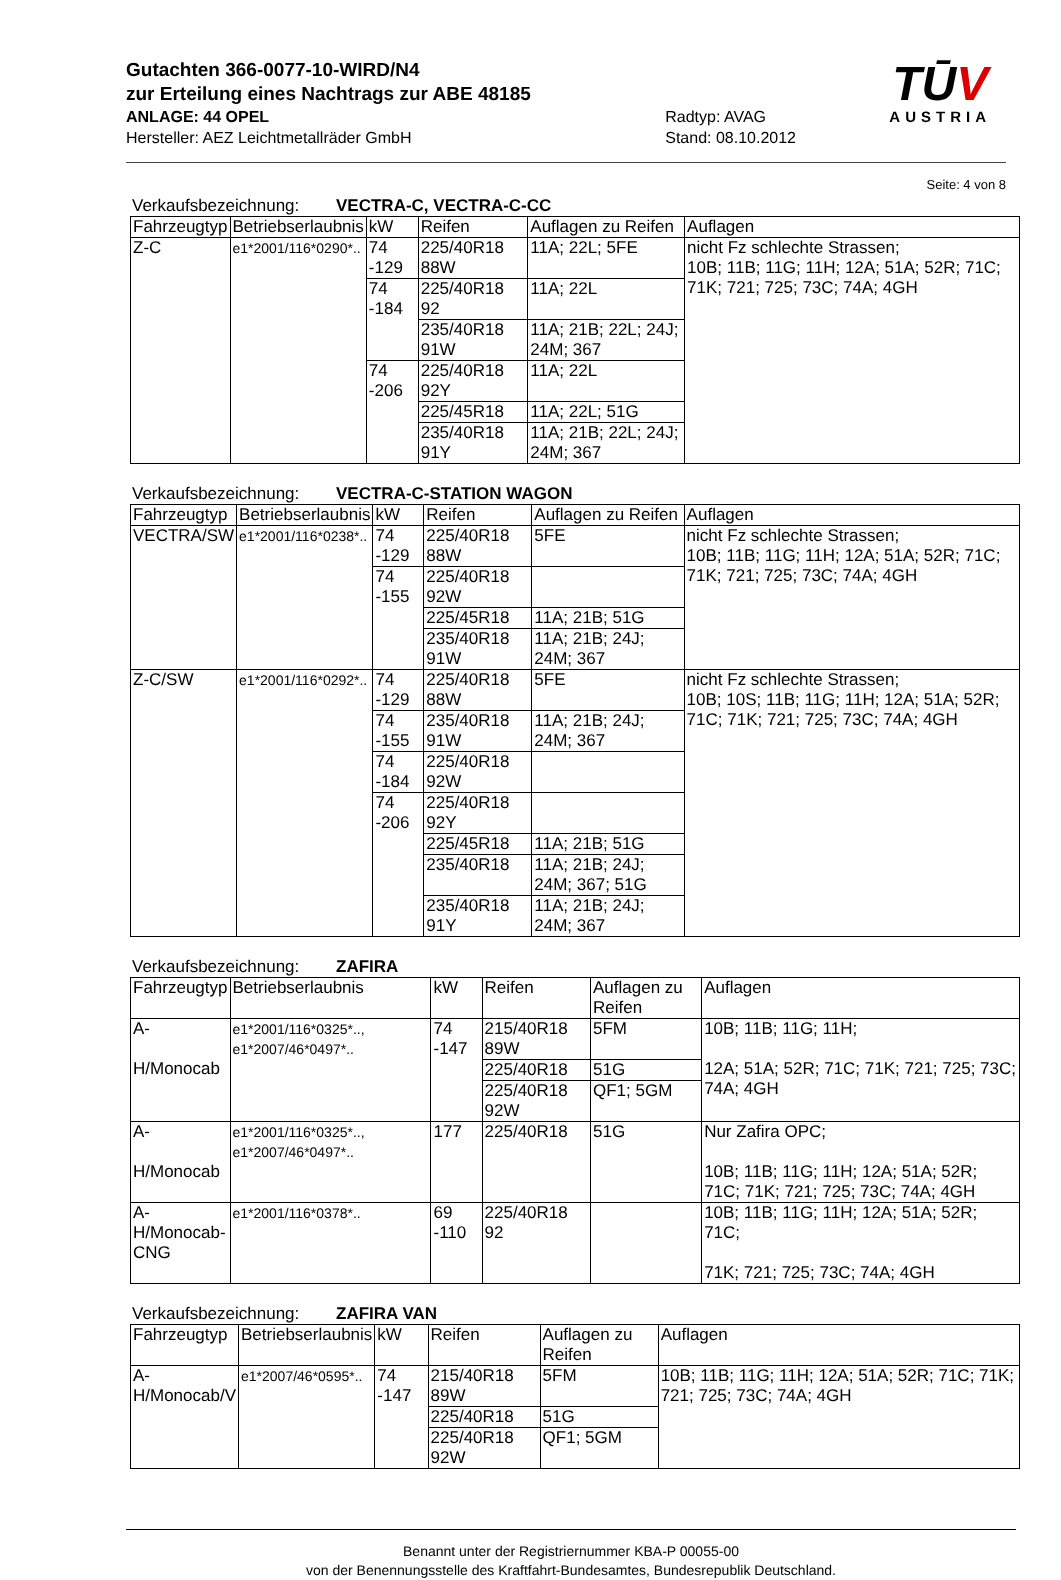Gutachten 366-0077-10-WIRD/N4
zur Erteilung eines Nachtrags zur ABE 48185
ANLAGE: 44 OPEL
Hersteller: AEZ Leichtmetallräder GmbH
Radtyp: AVAG
Stand: 08.10.2012
TŪV
AUSTRIA
Seite: 4 von 8
Verkaufsbezeichnung: VECTRA-C, VECTRA-C-CC
| Fahrzeugtyp | Betriebserlaubnis | kW | Reifen | Auflagen zu Reifen | Auflagen |
| --- | --- | --- | --- | --- | --- |
| Z-C | e1*2001/116*0290*.. | 74 -129 | 225/40R18 88W | 11A; 22L; 5FE | nicht Fz schlechte Strassen; 10B; 11B; 11G; 11H; 12A; 51A; 52R; 71C; 71K; 721; 725; 73C; 74A; 4GH |
| | | 74 -184 | 225/40R18 92 | 11A; 22L | |
| | | | 235/40R18 91W | 11A; 21B; 22L; 24J; 24M; 367 | |
| | | 74 -206 | 225/40R18 92Y | 11A; 22L | |
| | | | 225/45R18 | 11A; 22L; 51G | |
| | | | 235/40R18 91Y | 11A; 21B; 22L; 24J; 24M; 367 | |
Verkaufsbezeichnung: VECTRA-C-STATION WAGON
| Fahrzeugtyp | Betriebserlaubnis | kW | Reifen | Auflagen zu Reifen | Auflagen |
| --- | --- | --- | --- | --- | --- |
| VECTRA/SW | e1*2001/116*0238*.. | 74 -129 | 225/40R18 88W | 5FE | nicht Fz schlechte Strassen; 10B; 11B; 11G; 11H; 12A; 51A; 52R; 71C; 71K; 721; 725; 73C; 74A; 4GH |
| | | 74 -155 | 225/40R18 92W | | |
| | | | 225/45R18 | 11A; 21B; 51G | |
| | | | 235/40R18 91W | 11A; 21B; 24J; 24M; 367 | |
| Z-C/SW | e1*2001/116*0292*.. | 74 -129 | 225/40R18 88W | 5FE | nicht Fz schlechte Strassen; 10B; 10S; 11B; 11G; 11H; 12A; 51A; 52R; 71C; 71K; 721; 725; 73C; 74A; 4GH |
| | | 74 -155 | 235/40R18 91W | 11A; 21B; 24J; 24M; 367 | |
| | | 74 -184 | 225/40R18 92W | | |
| | | 74 -206 | 225/40R18 92Y | | |
| | | | 225/45R18 | 11A; 21B; 51G | |
| | | | 235/40R18 | 11A; 21B; 24J; 24M; 367; 51G | |
| | | | 235/40R18 91Y | 11A; 21B; 24J; 24M; 367 | |
Verkaufsbezeichnung: ZAFIRA
| Fahrzeugtyp | Betriebserlaubnis | kW | Reifen | Auflagen zu Reifen | Auflagen |
| --- | --- | --- | --- | --- | --- |
| A- H/Monocab | e1*2001/116*0325*.., e1*2007/46*0497*.. | 74 -147 | 215/40R18 89W | 5FM | 10B; 11B; 11G; 11H; 12A; 51A; 52R; 71C; 71K; 721; 725; 73C; 74A; 4GH |
| | | | 225/40R18 | 51G | |
| | | | 225/40R18 92W | QF1; 5GM | |
| A- H/Monocab | e1*2001/116*0325*.., e1*2007/46*0497*.. | 177 | 225/40R18 | 51G | Nur Zafira OPC; 10B; 11B; 11G; 11H; 12A; 51A; 52R; 71C; 71K; 721; 725; 73C; 74A; 4GH |
| A- H/Monocab- CNG | e1*2001/116*0378*.. | 69 -110 | 225/40R18 92 | | 10B; 11B; 11G; 11H; 12A; 51A; 52R; 71C; 71K; 721; 725; 73C; 74A; 4GH |
Verkaufsbezeichnung: ZAFIRA VAN
| Fahrzeugtyp | Betriebserlaubnis | kW | Reifen | Auflagen zu Reifen | Auflagen |
| --- | --- | --- | --- | --- | --- |
| A- H/Monocab/V | e1*2007/46*0595*.. | 74 -147 | 215/40R18 89W | 5FM | 10B; 11B; 11G; 11H; 12A; 51A; 52R; 71C; 71K; 721; 725; 73C; 74A; 4GH |
| | | | 225/40R18 | 51G | |
| | | | 225/40R18 92W | QF1; 5GM | |
Benannt unter der Registriernummer KBA-P 00055-00
von der Benennungsstelle des Kraftfahrt-Bundesamtes, Bundesrepublik Deutschland.